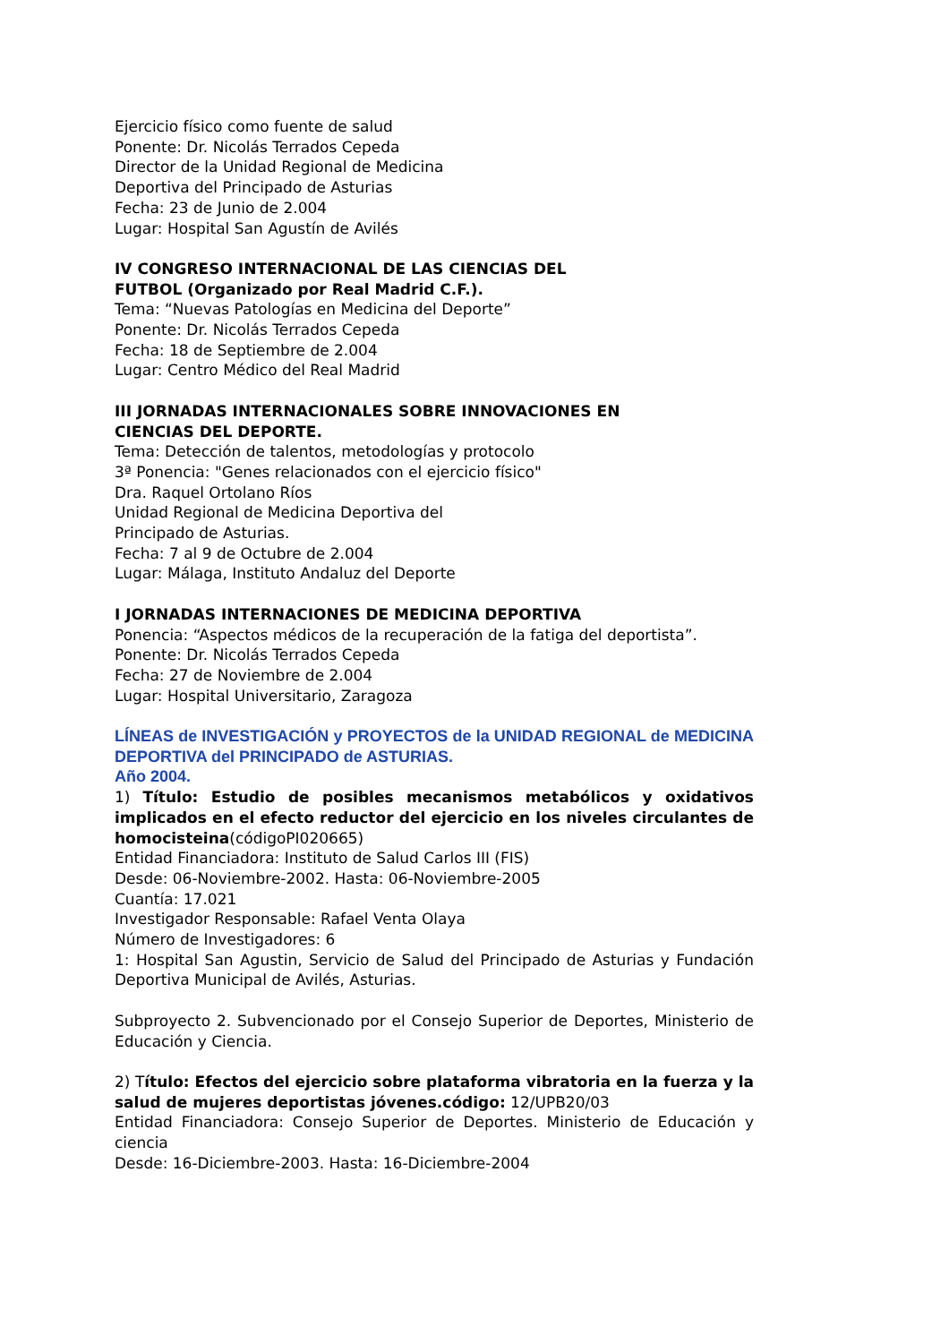Ejercicio físico como fuente de salud
Ponente: Dr. Nicolás Terrados Cepeda
Director de la Unidad Regional de Medicina
Deportiva del Principado de Asturias
Fecha: 23 de Junio de 2.004
Lugar: Hospital San Agustín de Avilés
IV CONGRESO INTERNACIONAL DE LAS CIENCIAS DEL
FUTBOL (Organizado por Real Madrid C.F.).
Tema: “Nuevas Patologías en Medicina del Deporte”
Ponente: Dr. Nicolás Terrados Cepeda
Fecha: 18 de Septiembre de 2.004
Lugar: Centro Médico del Real Madrid
III JORNADAS INTERNACIONALES SOBRE INNOVACIONES EN
CIENCIAS DEL DEPORTE.
Tema: Detección de talentos, metodologías y protocolo
3ª Ponencia: "Genes relacionados con el ejercicio físico"
Dra. Raquel Ortolano Ríos
Unidad Regional de Medicina Deportiva del
Principado de Asturias.
Fecha: 7 al 9 de Octubre de 2.004
Lugar: Málaga, Instituto Andaluz del Deporte
I JORNADAS INTERNACIONES DE MEDICINA DEPORTIVA
Ponencia: “Aspectos médicos de la recuperación de la fatiga del deportista”.
Ponente: Dr. Nicolás Terrados Cepeda
Fecha: 27 de Noviembre de 2.004
Lugar: Hospital Universitario, Zaragoza
LÍNEAS de INVESTIGACIÓN y PROYECTOS de la UNIDAD REGIONAL de MEDICINA DEPORTIVA del PRINCIPADO de ASTURIAS.
Año 2004.
1) Título: Estudio de posibles mecanismos metabólicos y oxidativos implicados en el efecto reductor del ejercicio en los niveles circulantes de homocisteina(códigoPI020665)
Entidad Financiadora: Instituto de Salud Carlos III (FIS)
Desde: 06-Noviembre-2002. Hasta: 06-Noviembre-2005
Cuantía: 17.021
Investigador Responsable: Rafael Venta Olaya
Número de Investigadores: 6
1: Hospital San Agustin, Servicio de Salud del Principado de Asturias y Fundación Deportiva Municipal de Avilés, Asturias.
Subproyecto 2. Subvencionado por el Consejo Superior de Deportes, Ministerio de Educación y Ciencia.
2) Título: Efectos del ejercicio sobre plataforma vibratoria en la fuerza y la salud de mujeres deportistas jóvenes.código: 12/UPB20/03
Entidad Financiadora: Consejo Superior de Deportes. Ministerio de Educación y ciencia
Desde: 16-Diciembre-2003. Hasta: 16-Diciembre-2004